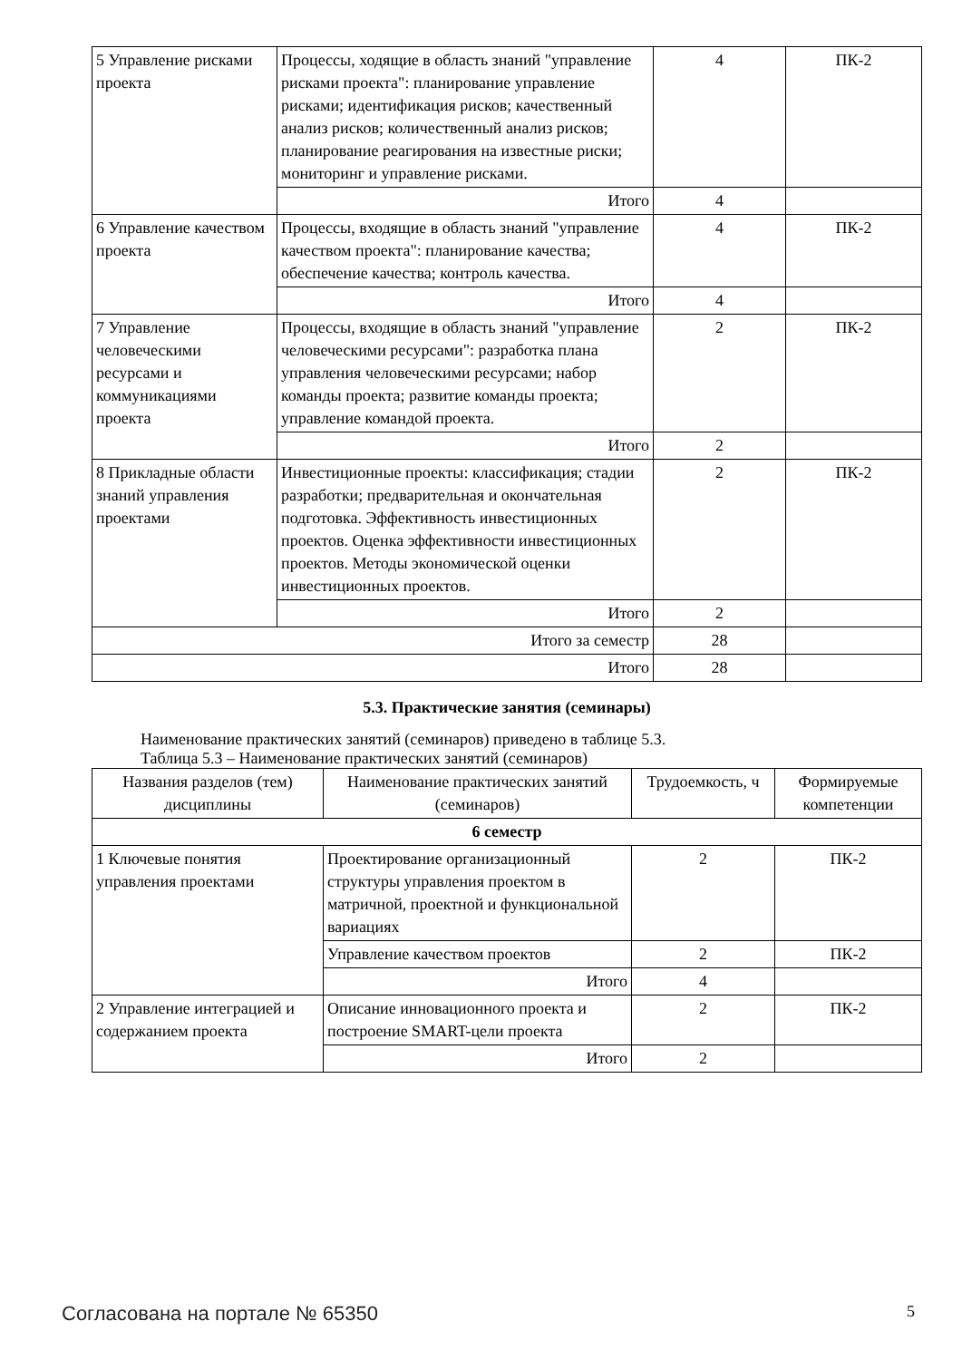| 5 Управление рисками проекта | Процессы, ходящие в область знаний "управление рисками проекта": планирование управление рисками; идентификация рисков; качественный анализ рисков; количественный анализ рисков; планирование реагирования на известные риски; мониторинг и управление рисками. | 4 | ПК-2 |
| | Итого | 4 | |
| 6 Управление качеством проекта | Процессы, входящие в область знаний "управление качеством проекта": планирование качества; обеспечение качества; контроль качества. | 4 | ПК-2 |
| | Итого | 4 | |
| 7 Управление человеческими ресурсами и коммуникациями проекта | Процессы, входящие в область знаний "управление человеческими ресурсами": разработка плана управления человеческими ресурсами; набор команды проекта; развитие команды проекта; управление командой проекта. | 2 | ПК-2 |
| | Итого | 2 | |
| 8 Прикладные области знаний управления проектами | Инвестиционные проекты: классификация; стадии разработки; предварительная и окончательная подготовка. Эффективность инвестиционных проектов. Оценка эффективности инвестиционных проектов. Методы экономической оценки инвестиционных проектов. | 2 | ПК-2 |
| | Итого | 2 | |
| Итого за семестр | | 28 | |
| Итого | | 28 | |
5.3. Практические занятия (семинары)
Наименование практических занятий (семинаров) приведено в таблице 5.3.
Таблица 5.3 – Наименование практических занятий (семинаров)
| Названия разделов (тем) дисциплины | Наименование практических занятий (семинаров) | Трудоемкость, ч | Формируемые компетенции |
| --- | --- | --- | --- |
| 6 семестр | | | |
| 1 Ключевые понятия управления проектами | Проектирование организационный структуры управления проектом в матричной, проектной и функциональной вариациях | 2 | ПК-2 |
| | Управление качеством проектов | 2 | ПК-2 |
| | Итого | 4 | |
| 2 Управление интеграцией и содержанием проекта | Описание инновационного проекта и построение SMART-цели проекта | 2 | ПК-2 |
| | Итого | 2 | |
Согласована на портале № 65350 5